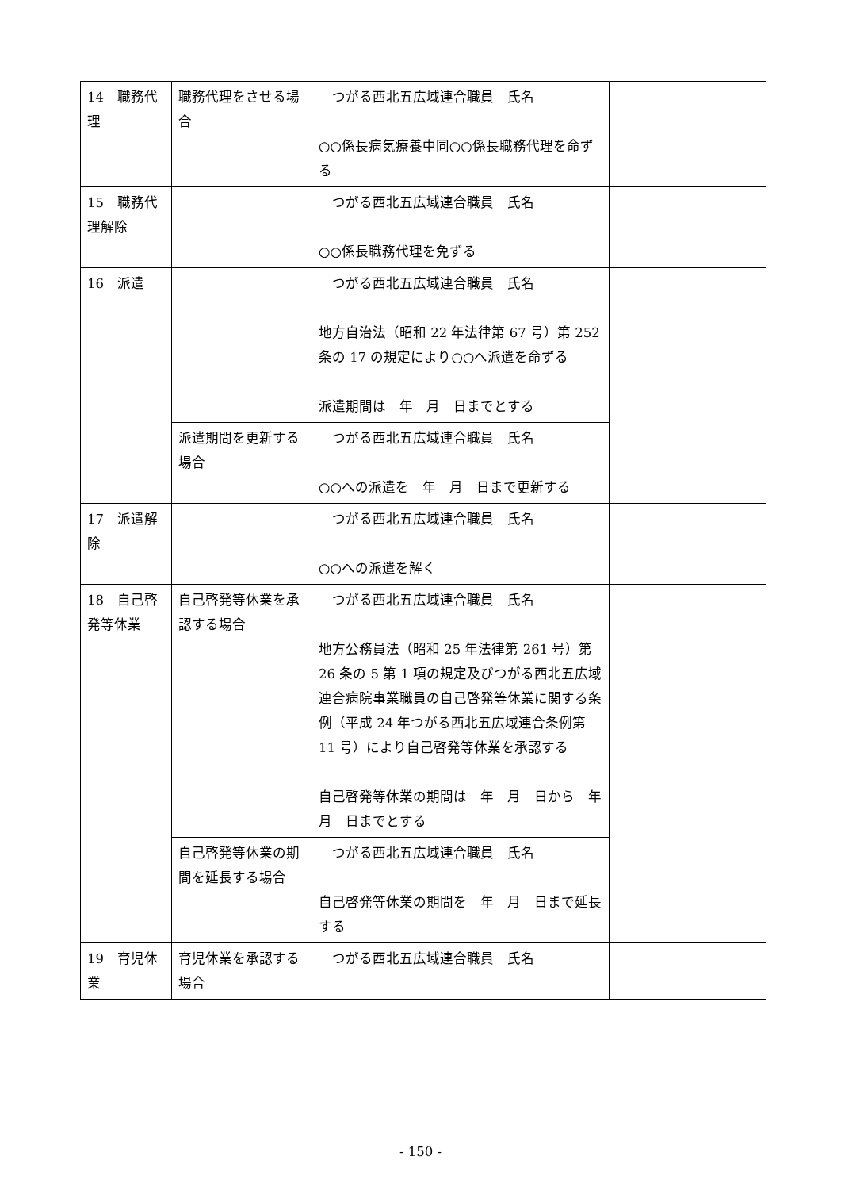| 14 職務代理 | 職務代理をさせる場合 | つがる西北五広域連合職員 氏名 ○○係長病気療養中同○○係長職務代理を命ずる | |
| 15 職務代理解除 | | つがる西北五広域連合職員 氏名 ○○係長職務代理を免ずる | |
| 16 派遣 | | つがる西北五広域連合職員 氏名 地方自治法（昭和 22 年法律第 67 号）第 252 条の 17 の規定により○○へ派遣を命ずる 派遣期間は 年 月 日までとする | |
| | 派遣期間を更新する場合 | つがる西北五広域連合職員 氏名 ○○への派遣を 年 月 日まで更新する | |
| 17 派遣解除 | | つがる西北五広域連合職員 氏名 ○○への派遣を解く | |
| 18 自己啓発等休業 | 自己啓発等休業を承認する場合 | つがる西北五広域連合職員 氏名 地方公務員法（昭和 25 年法律第 261 号）第 26 条の 5 第 1 項の規定及びつがる西北五広域連合病院事業職員の自己啓発等休業に関する条例（平成 24 年つがる西北五広域連合条例第 11 号）により自己啓発等休業を承認する 自己啓発等休業の期間は 年 月 日から 年 月 日までとする | |
| | 自己啓発等休業の期間を延長する場合 | つがる西北五広域連合職員 氏名 自己啓発等休業の期間を 年 月 日まで延長する | |
| 19 育児休業 | 育児休業を承認する場合 | つがる西北五広域連合職員 氏名 | |
- 150 -